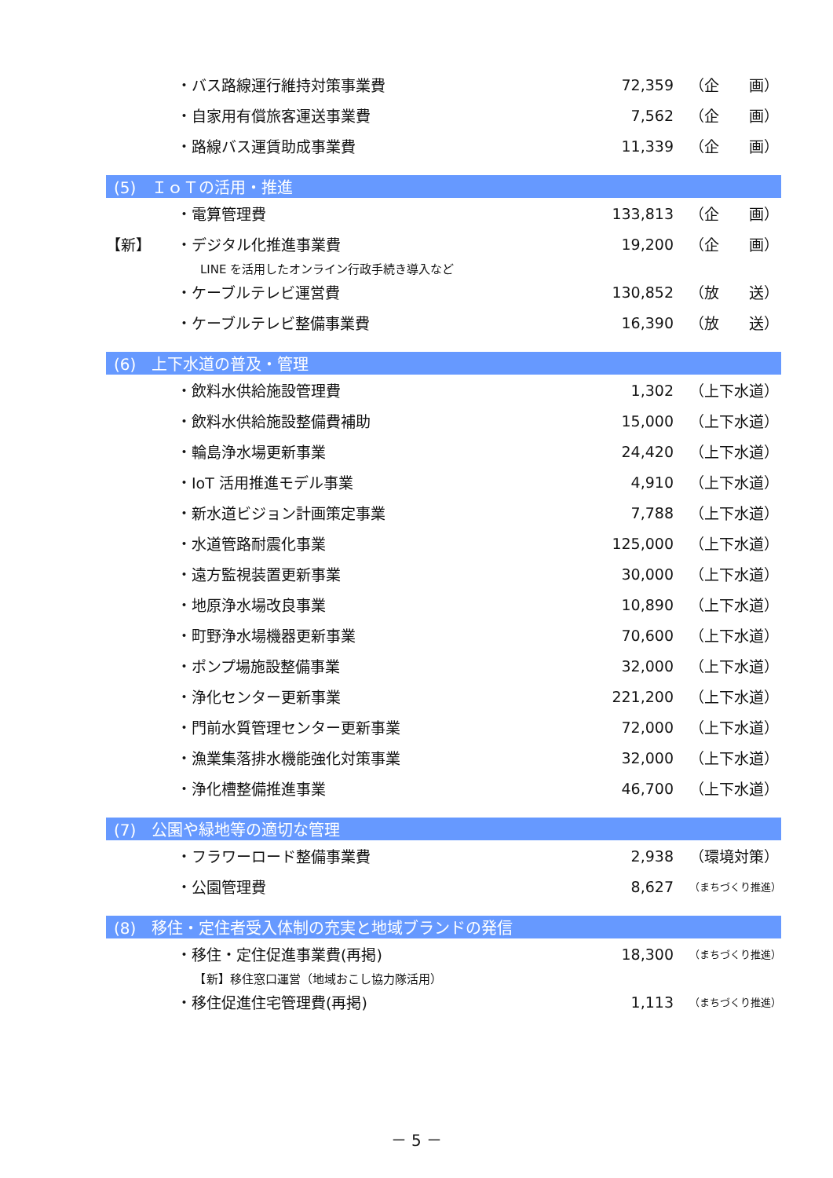| | ・バス路線運行維持対策事業費 | 72,359 | （企 画） |
| | ・自家用有償旅客運送事業費 | 7,562 | （企 画） |
| | ・路線バス運賃助成事業費 | 11,339 | （企 画） |
| (5) ＩｏＴの活用・推進 | | | |
| | ・電算管理費 | 133,813 | （企 画） |
| 【新】 | ・デジタル化推進事業費 | 19,200 | （企 画） |
| | LINE を活用したオンライン行政手続き導入など | | |
| | ・ケーブルテレビ運営費 | 130,852 | （放 送） |
| | ・ケーブルテレビ整備事業費 | 16,390 | （放 送） |
| (6) 上下水道の普及・管理 | | | |
| | ・飲料水供給施設管理費 | 1,302 | （上下水道） |
| | ・飲料水供給施設整備費補助 | 15,000 | （上下水道） |
| | ・輪島浄水場更新事業 | 24,420 | （上下水道） |
| | ・IoT 活用推進モデル事業 | 4,910 | （上下水道） |
| | ・新水道ビジョン計画策定事業 | 7,788 | （上下水道） |
| | ・水道管路耐震化事業 | 125,000 | （上下水道） |
| | ・遠方監視装置更新事業 | 30,000 | （上下水道） |
| | ・地原浄水場改良事業 | 10,890 | （上下水道） |
| | ・町野浄水場機器更新事業 | 70,600 | （上下水道） |
| | ・ポンプ場施設整備事業 | 32,000 | （上下水道） |
| | ・浄化センター更新事業 | 221,200 | （上下水道） |
| | ・門前水質管理センター更新事業 | 72,000 | （上下水道） |
| | ・漁業集落排水機能強化対策事業 | 32,000 | （上下水道） |
| | ・浄化槽整備推進事業 | 46,700 | （上下水道） |
| (7) 公園や緑地等の適切な管理 | | | |
| | ・フラワーロード整備事業費 | 2,938 | （環境対策） |
| | ・公園管理費 | 8,627 | （まちづくり推進） |
| (8) 移住・定住者受入体制の充実と地域ブランドの発信 | | | |
| | ・移住・定住促進事業費(再掲) | 18,300 | （まちづくり推進） |
| | 【新】移住窓口運営（地域おこし協力隊活用） | | |
| | ・移住促進住宅管理費(再掲) | 1,113 | （まちづくり推進） |
－ 5 －